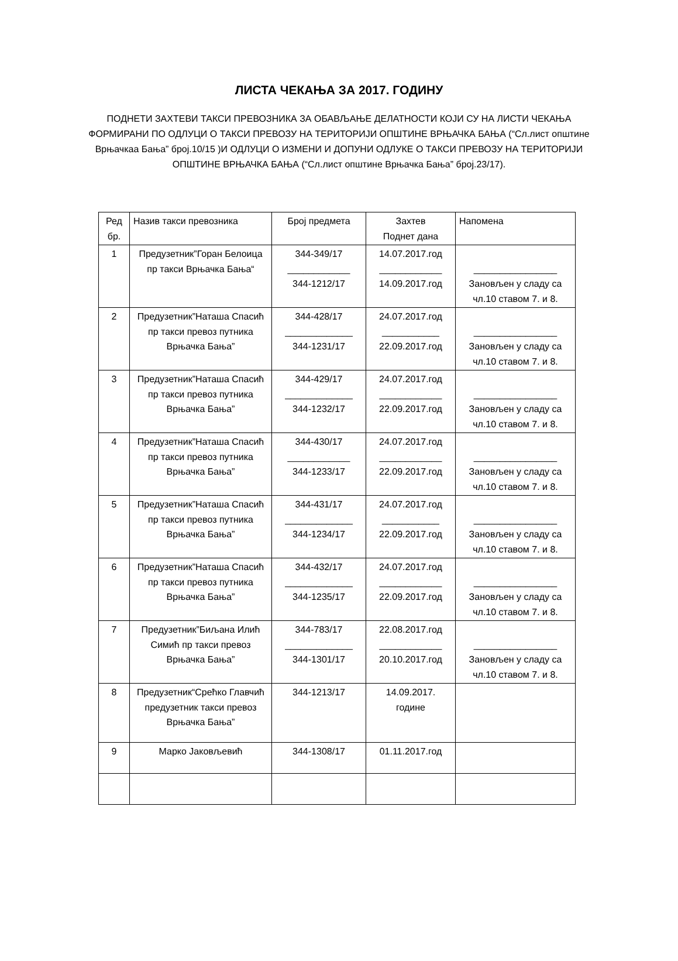ЛИСТА ЧЕКАЊА ЗА 2017. ГОДИНУ
ПОДНЕТИ ЗАХТЕВИ ТАКСИ ПРЕВОЗНИКА ЗА ОБАВЉАЊЕ ДЕЛАТНОСТИ КОЈИ СУ НА ЛИСТИ ЧЕКАЊА ФОРМИРАНИ ПО ОДЛУЦИ О ТАКСИ ПРЕВОЗУ НА ТЕРИТОРИЈИ ОПШТИНЕ ВРЊАЧКА БАЊА (“Сл.лист општине Врњачкаа Бања” број.10/15 )И ОДЛУЦИ О ИЗМЕНИ И ДОПУНИ ОДЛУКЕ О ТАКСИ ПРЕВОЗУ НА ТЕРИТОРИЈИ ОПШТИНЕ ВРЊАЧКА БАЊА (“Сл.лист општине Врњачка Бања” број.23/17).
| Ред бр. | Назив такси превозника | Број предмета | Захтев Поднет дана | Напомена |
| --- | --- | --- | --- | --- |
| 1 | Предузетник”Горан Белоица пр такси Врњачка Бања“ | 344-349/17 ____________ 344-1212/17 | 14.07.2017.год ____________ 14.09.2017.год | ________________ Зановљен у сладу са чл.10 ставом 7. и 8. |
| 2 | Предузетник”Наташа Спасић пр такси превоз путника Врњачка Бања” | 344-428/17 _____________ 344-1231/17 | 24.07.2017.год ___________ 22.09.2017.год | ________________ Зановљен у сладу са чл.10 ставом 7. и 8. |
| 3 | Предузетник”Наташа Спасић пр такси превоз путника Врњачка Бања” | 344-429/17 _____________ 344-1232/17 | 24.07.2017.год ____________ 22.09.2017.год | ________________ Зановљен у сладу са чл.10 ставом 7. и 8. |
| 4 | Предузетник”Наташа Спасић пр такси превоз путника Врњачка Бања” | 344-430/17 ____________ 344-1233/17 | 24.07.2017.год ____________ 22.09.2017.год | ________________ Зановљен у сладу са чл.10 ставом 7. и 8. |
| 5 | Предузетник”Наташа Спасић пр такси превоз путника Врњачка Бања” | 344-431/17 _____________ 344-1234/17 | 24.07.2017.год ___________ 22.09.2017.год | ________________ Зановљен у сладу са чл.10 ставом 7. и 8. |
| 6 | Предузетник”Наташа Спасић пр такси превоз путника Врњачка Бања” | 344-432/17 _____________ 344-1235/17 | 24.07.2017.год ____________ 22.09.2017.год | ________________ Зановљен у сладу са чл.10 ставом 7. и 8. |
| 7 | Предузетник”Биљана Илић Симић пр такси превоз Врњачка Бања” | 344-783/17 _____________ 344-1301/17 | 22.08.2017.год ____________ 20.10.2017.год | ________________ Зановљен у сладу са чл.10 ставом 7. и 8. |
| 8 | Предузетник“Срећко Главчић предузетник такси превоз Врњачка Бања” | 344-1213/17 | 14.09.2017. године | |
| 9 | Марко Јаковљевић | 344-1308/17 | 01.11.2017.год | |